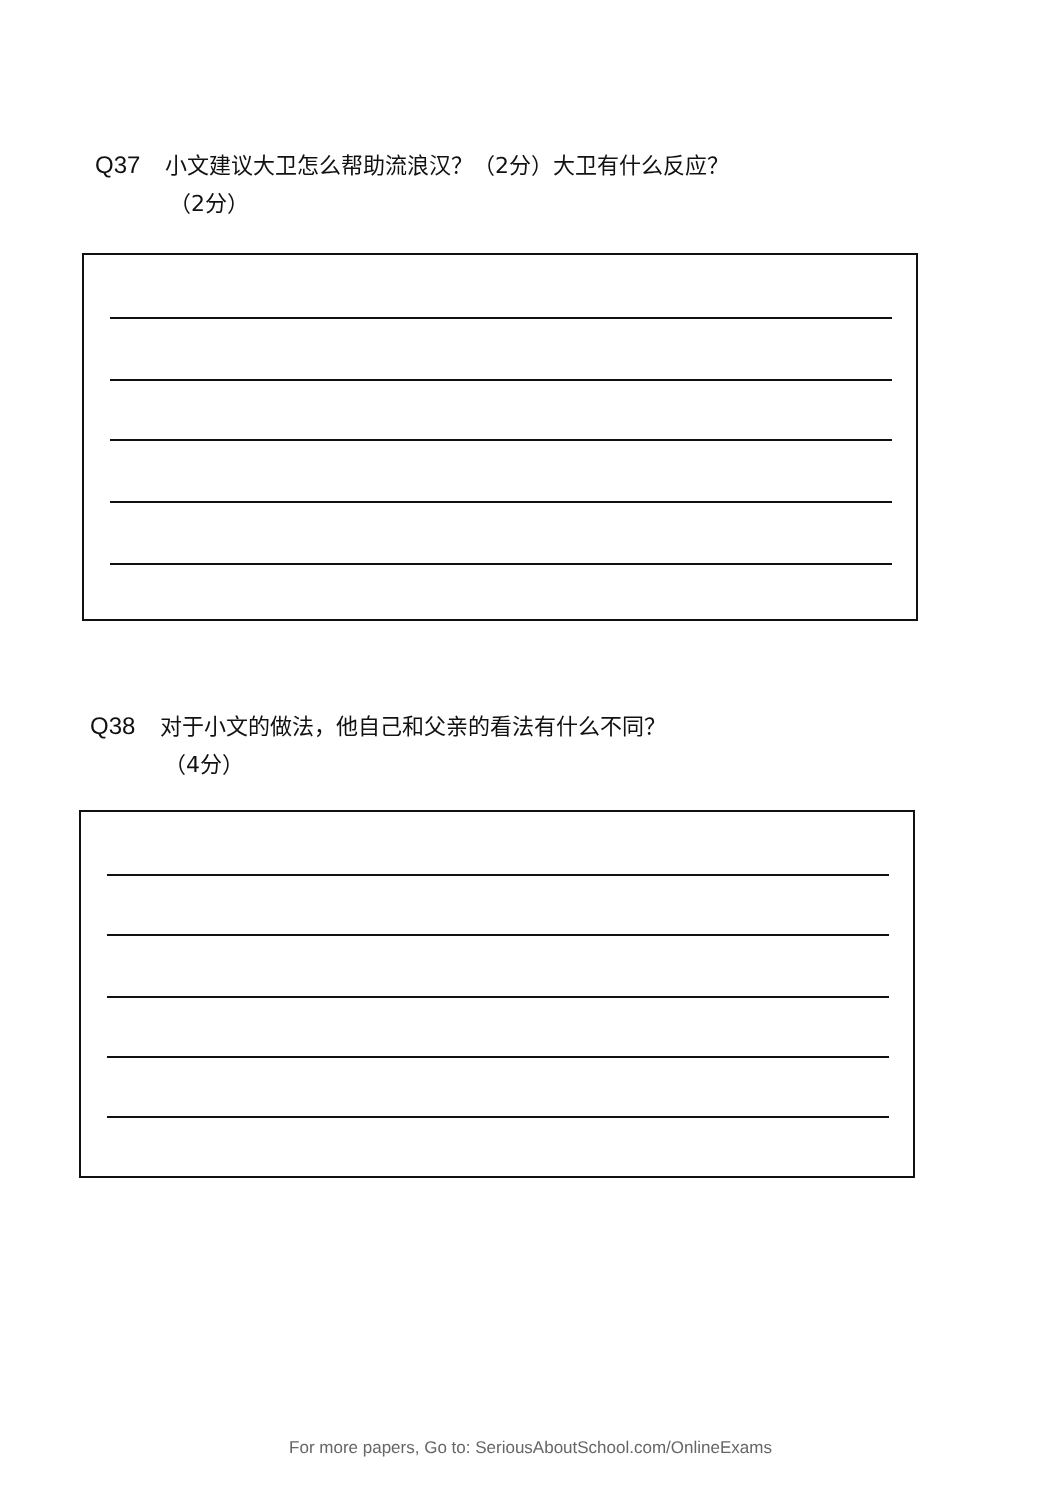Q37 小文建议大卫怎么帮助流浪汉？（2分）大卫有什么反应？
（2分）
Q38 对于小文的做法，他自己和父亲的看法有什么不同？
（4分）
For more papers, Go to: SeriousAboutSchool.com/OnlineExams